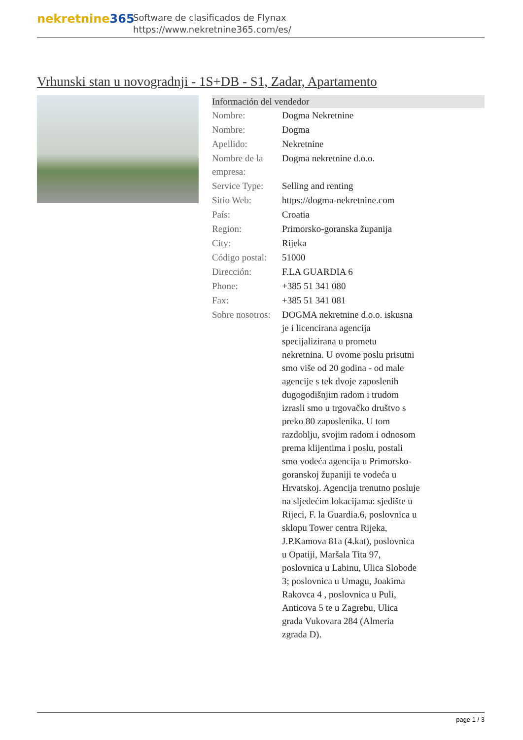nekretnine365
Software de clasificados de Flynax
https://www.nekretnine365.com/es/
Vrhunski stan u novogradnji - 1S+DB - S1, Zadar, Apartamento
| Información del vendedor | |
| --- | --- |
| Nombre: | Dogma Nekretnine |
| Nombre: | Dogma |
| Apellido: | Nekretnine |
| Nombre de la empresa: | Dogma nekretnine d.o.o. |
| Service Type: | Selling and renting |
| Sitio Web: | https://dogma-nekretnine.com |
| País: | Croatia |
| Region: | Primorsko-goranska županija |
| City: | Rijeka |
| Código postal: | 51000 |
| Dirección: | F.LA GUARDIA 6 |
| Phone: | +385 51 341 080 |
| Fax: | +385 51 341 081 |
| Sobre nosotros: | DOGMA nekretnine d.o.o. iskusna je i licencirana agencija specijalizirana u prometu nekretnina. U ovome poslu prisutni smo više od 20 godina - od male agencije s tek dvoje zaposlenih dugogodišnjim radom i trudom izrasli smo u trgovačko društvo s preko 80 zaposlenika. U tom razdoblju, svojim radom i odnosom prema klijentima i poslu, postali smo vodeća agencija u Primorsko-goranskoj županiji te vodeća u Hrvatskoj. Agencija trenutno posluje na sljedećim lokacijama: sjedište u Rijeci, F. la Guardia.6, poslovnica u sklopu Tower centra Rijeka, J.P.Kamova 81a (4.kat), poslovnica u Opatiji, Maršala Tita 97, poslovnica u Labinu, Ulica Slobode 3; poslovnica u Umagu, Joakima Rakovca 4 , poslovnica u Puli, Anticova 5 te u Zagrebu, Ulica grada Vukovara 284 (Almeria zgrada D). |
page 1 / 3